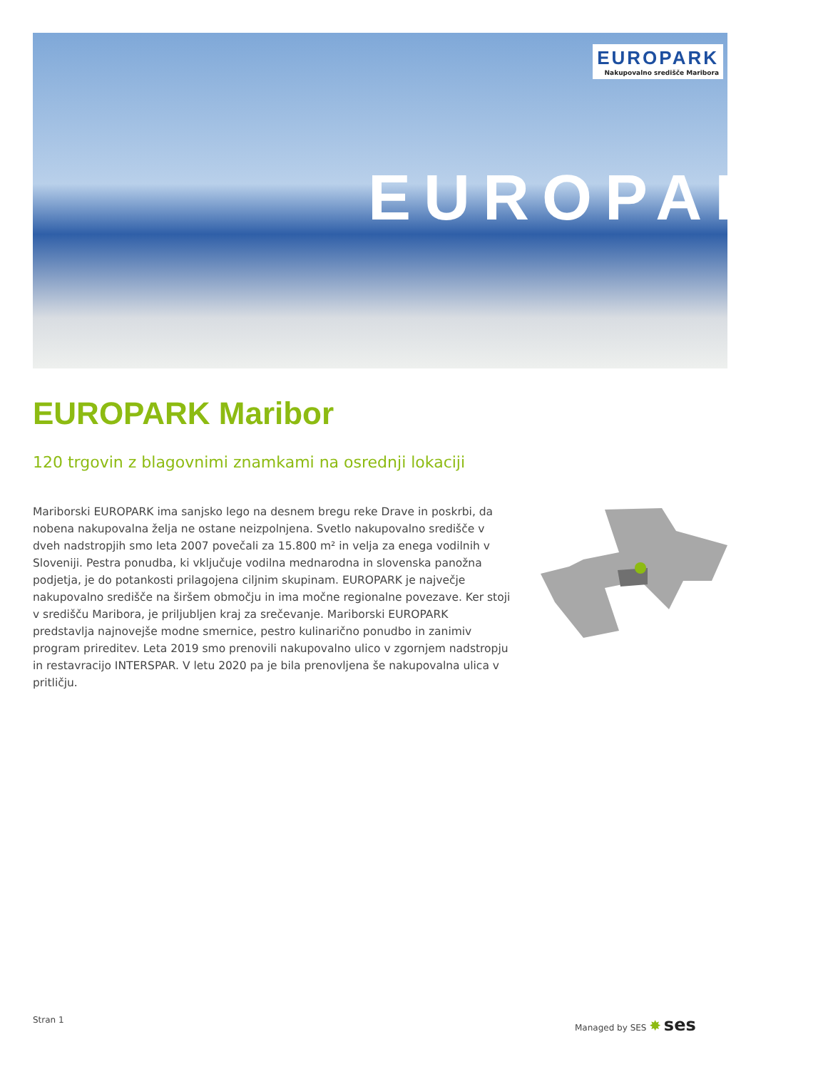EUROPARK
EUROPARK
Nakupovalno središče Maribora
EUROPARK Maribor
120 trgovin z blagovnimi znamkami na osrednji lokaciji
Mariborski EUROPARK ima sanjsko lego na desnem bregu reke Drave in poskrbi, da nobena nakupovalna želja ne ostane neizpolnjena. Svetlo nakupovalno središče v dveh nadstropjih smo leta 2007 povečali za 15.800 m² in velja za enega vodilnih v Sloveniji. Pestra ponudba, ki vključuje vodilna mednarodna in slovenska panožna podjetja, je do potankosti prilagojena ciljnim skupinam. EUROPARK je največje nakupovalno središče na širšem območju in ima močne regionalne povezave. Ker stoji v središču Maribora, je priljubljen kraj za srečevanje. Mariborski EUROPARK predstavlja najnovejše modne smernice, pestro kulinarično ponudbo in zanimiv program prireditev. Leta 2019 smo prenovili nakupovalno ulico v zgornjem nadstropju in restavracijo INTERSPAR. V letu 2020 pa je bila prenovljena še nakupovalna ulica v pritličju.
Stran 1 Managed by SES ✸ ses